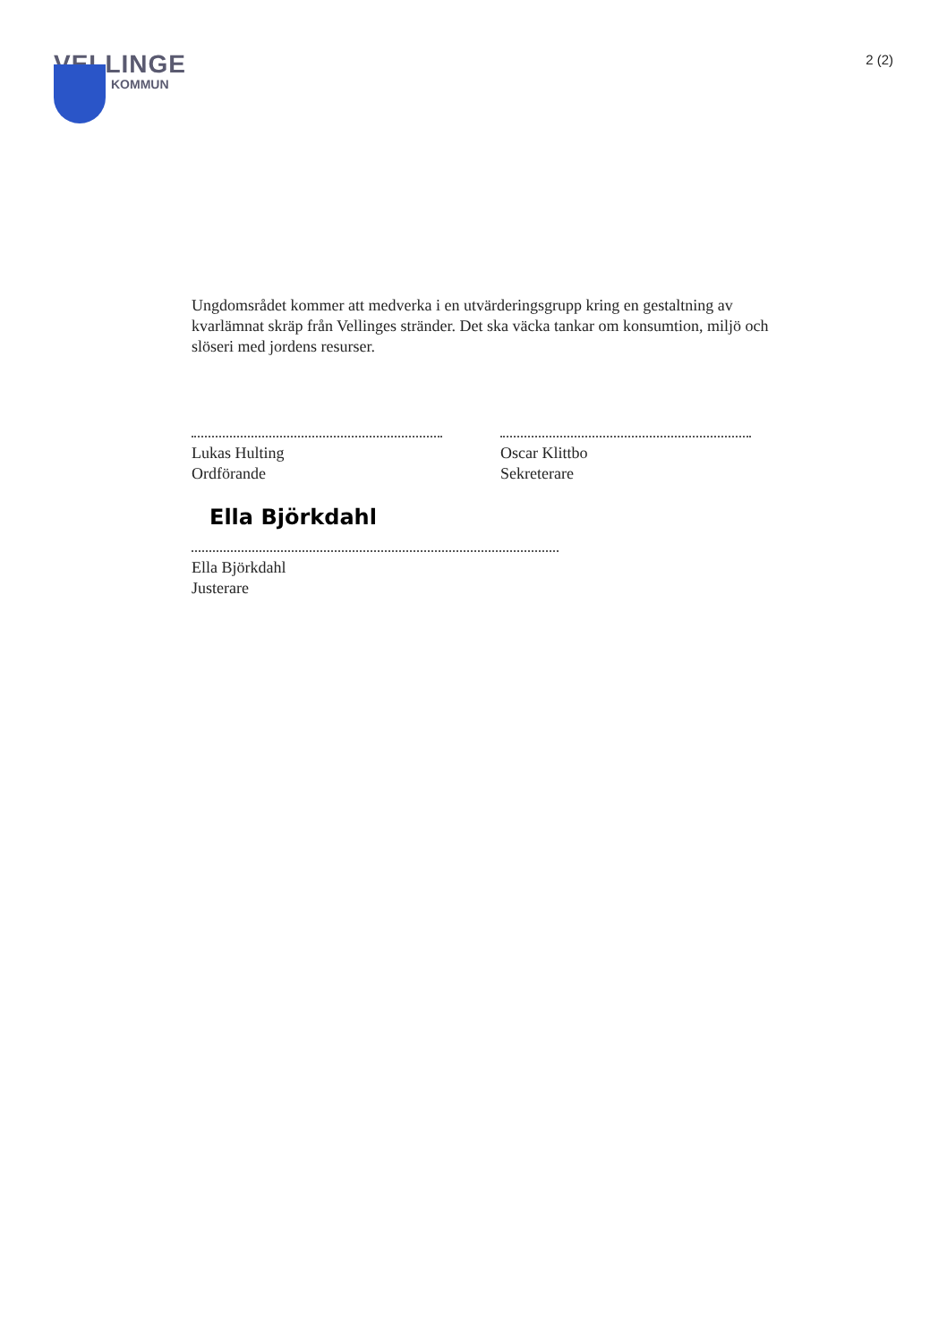VELLINGE
KOMMUN
2 (2)
Ungdomsrådet kommer att medverka i en utvärderingsgrupp kring en gestaltning av kvarlämnat skräp från Vellinges stränder. Det ska väcka tankar om konsumtion, miljö och slöseri med jordens resurser.
Lukas Hulting
Ordförande
Oscar Klittbo
Sekreterare
Ella Björkdahl
Ella Björkdahl
Justerare